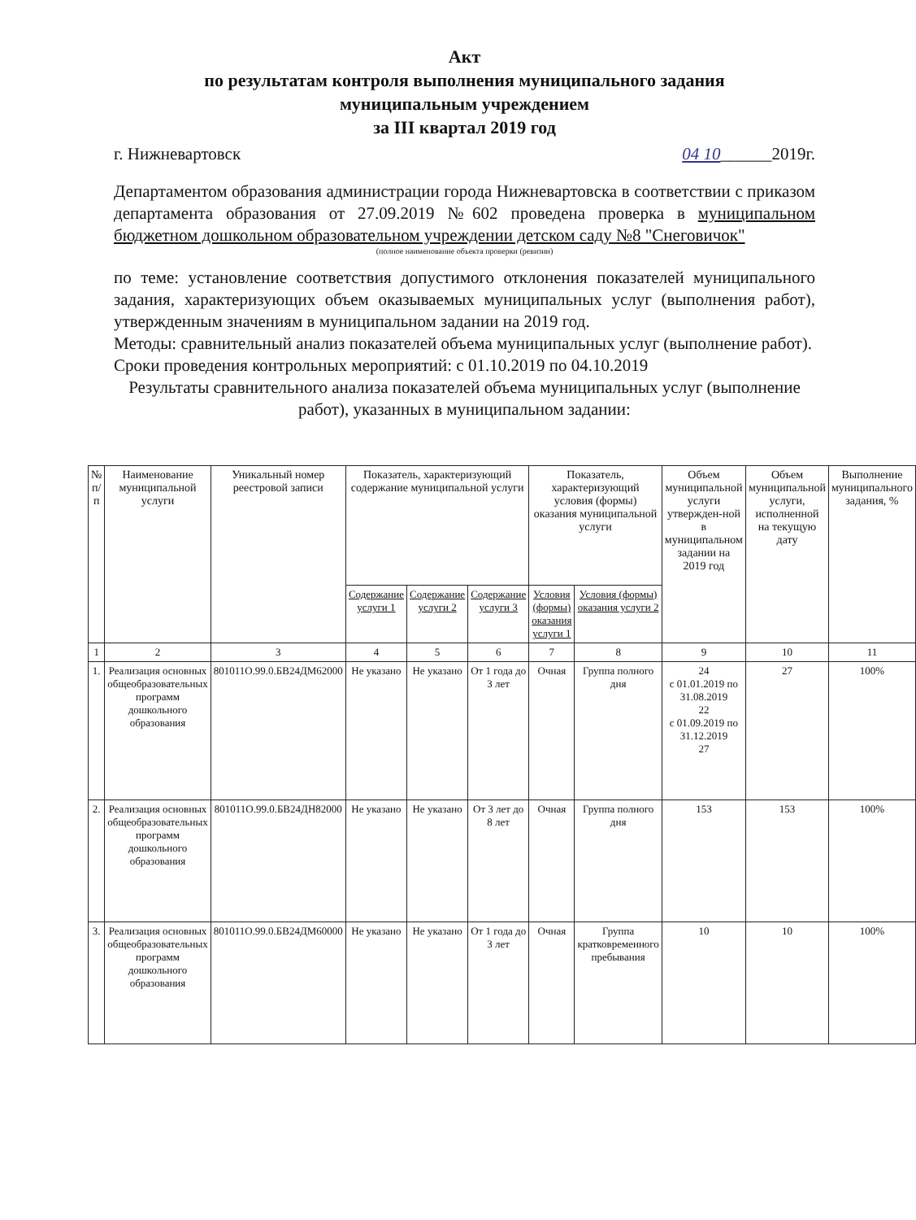Акт
по результатам контроля выполнения муниципального задания
муниципальным учреждением
за III квартал 2019 год
г. Нижневартовск 04 10______2019г.
Департаментом образования администрации города Нижневартовска в соответствии с приказом департамента образования от 27.09.2019 №602 проведена проверка в муниципальном бюджетном дошкольном образовательном учреждении детском саду №8 "Снеговичок"
(полное наименование объекта проверки (ревизии)
по теме: установление соответствия допустимого отклонения показателей муниципального задания, характеризующих объем оказываемых муниципальных услуг (выполнения работ), утвержденным значениям в муниципальном задании на 2019 год.
Методы: сравнительный анализ показателей объема муниципальных услуг (выполнение работ).
Сроки проведения контрольных мероприятий: с 01.10.2019 по 04.10.2019
Результаты сравнительного анализа показателей объема муниципальных услуг (выполнение работ), указанных в муниципальном задании:
| № п/п | Наименование муниципальной услуги | Уникальный номер реестровой записи | Показатель, характеризующий содержание муниципальной услуги | | | Показатель, характеризующий условия (формы) оказания муниципальной услуги | | Объем муниципальной услуги утвержден-ной в муниципальном задании на 2019 год | Объем муниципальной услуги, исполненной на текущую дату | Выполнение муниципального задания, % |
| --- | --- | --- | --- | --- | --- | --- | --- | --- | --- | --- |
| | | | Содержание услуги 1 | Содержание услуги 2 | Содержание услуги 3 | Условия (формы) оказания услуги 1 | Условия (формы) оказания услуги 2 | | | |
| 1 | 2 | 3 | 4 | 5 | 6 | 7 | 8 | 9 | 10 | 11 |
| 1. | Реализация основных общеобразовательных программ дошкольного образования | 801011О.99.0.БВ24ДМ62000 | Не указано | Не указано | От 1 года до 3 лет | Очная | Группа полного дня | 24 с 01.01.2019 по 31.08.2019 22 с 01.09.2019 по 31.12.2019 27 | 27 | 100% |
| 2. | Реализация основных общеобразовательных программ дошкольного образования | 801011О.99.0.БВ24ДН82000 | Не указано | Не указано | От 3 лет до 8 лет | Очная | Группа полного дня | 153 | 153 | 100% |
| 3. | Реализация основных общеобразовательных программ дошкольного образования | 801011О.99.0.БВ24ДМ60000 | Не указано | Не указано | От 1 года до 3 лет | Очная | Группа кратковременного пребывания | 10 | 10 | 100% |